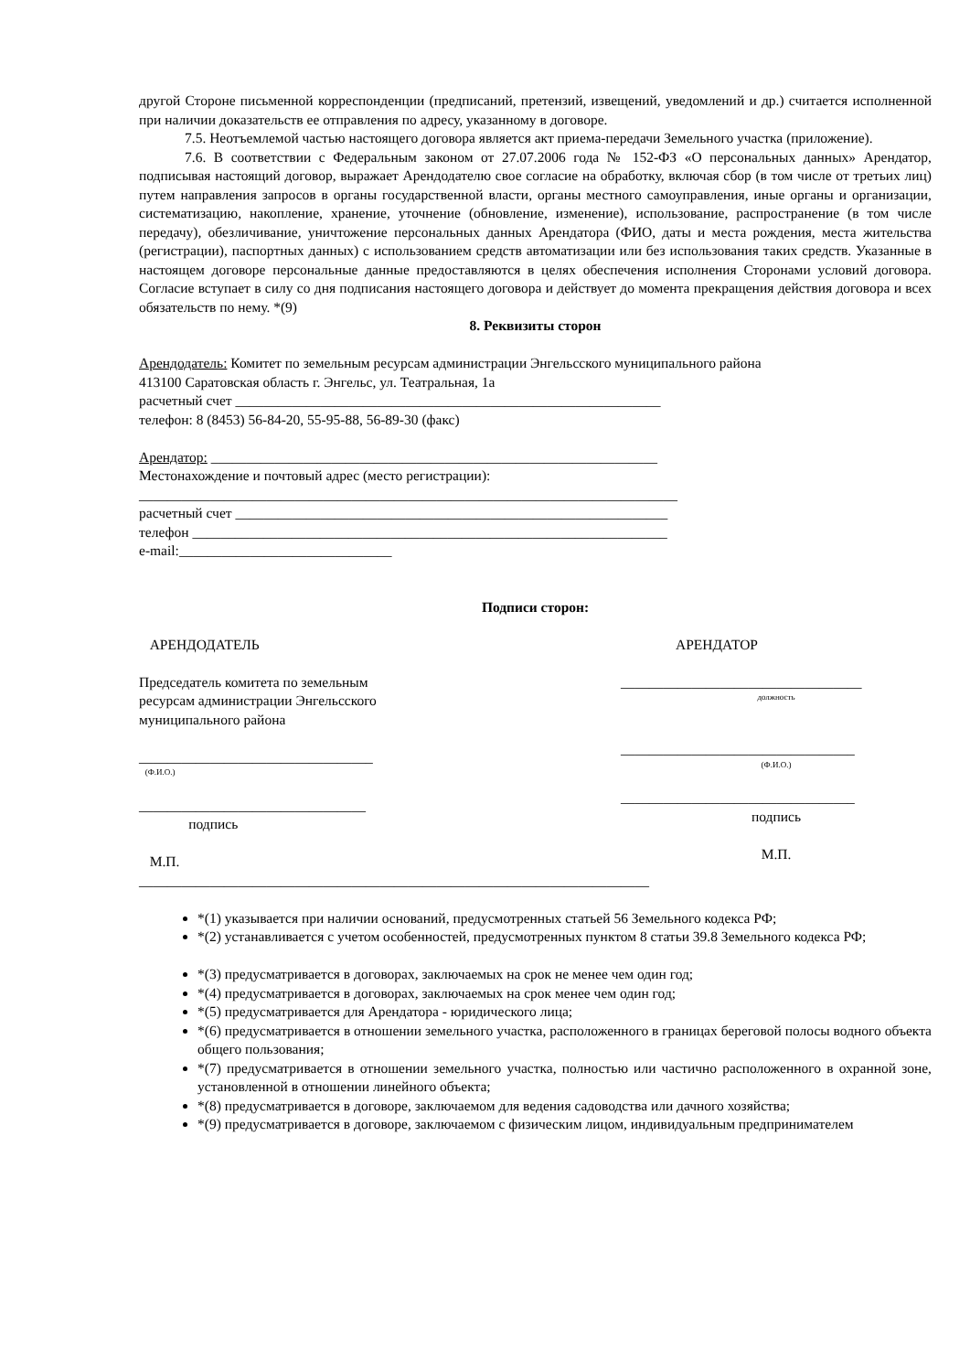другой Стороне письменной корреспонденции (предписаний, претензий, извещений, уведомлений и др.) считается исполненной при наличии доказательств ее отправления по адресу, указанному в договоре.
7.5. Неотъемлемой частью настоящего договора является акт приема-передачи Земельного участка (приложение).
7.6. В соответствии с Федеральным законом от 27.07.2006 года № 152-ФЗ «О персональных данных» Арендатор, подписывая настоящий договор, выражает Арендодателю свое согласие на обработку, включая сбор (в том числе от третьих лиц) путем направления запросов в органы государственной власти, органы местного самоуправления, иные органы и организации, систематизацию, накопление, хранение, уточнение (обновление, изменение), использование, распространение (в том числе передачу), обезличивание, уничтожение персональных данных Арендатора (ФИО, даты и места рождения, места жительства (регистрации), паспортных данных) с использованием средств автоматизации или без использования таких средств. Указанные в настоящем договоре персональные данные предоставляются в целях обеспечения исполнения Сторонами условий договора. Согласие вступает в силу со дня подписания настоящего договора и действует до момента прекращения действия договора и всех обязательств по нему. *(9)
8. Реквизиты сторон
Арендодатель: Комитет по земельным ресурсам администрации Энгельсского муниципального района
413100 Саратовская область г. Энгельс, ул. Театральная, 1а
расчетный счет ____________________________________________________________
телефон: 8 (8453) 56-84-20, 55-95-88, 56-89-30 (факс)
Арендатор: _______________________________________________________________
Местонахождение и почтовый адрес (место регистрации):
____________________________________________________________________________
расчетный счет _____________________________________________________________
телефон ___________________________________________________________________
e-mail:______________________________
Подписи сторон:
АРЕНДОДАТЕЛЬ
Председатель комитета по земельным ресурсам администрации Энгельсского муниципального района
_________________________________
(Ф.И.О.)
________________________________
подпись
М.П.
АРЕНДАТОР
__________________________________
должность
_________________________________
(Ф.И.О.)
_________________________________
подпись
М.П.
________________________________________________________________________
*(1) указывается при наличии оснований, предусмотренных статьей 56 Земельного кодекса РФ;
*(2) устанавливается с учетом особенностей, предусмотренных пунктом 8 статьи 39.8 Земельного кодекса РФ;
*(3) предусматривается в договорах, заключаемых на срок не менее чем один год;
*(4) предусматривается в договорах, заключаемых на срок менее чем один год;
*(5) предусматривается для Арендатора - юридического лица;
*(6) предусматривается в отношении земельного участка, расположенного в границах береговой полосы водного объекта общего пользования;
*(7) предусматривается в отношении земельного участка, полностью или частично расположенного в охранной зоне, установленной в отношении линейного объекта;
*(8) предусматривается в договоре, заключаемом для ведения садоводства или дачного хозяйства;
*(9) предусматривается в договоре, заключаемом с физическим лицом, индивидуальным предпринимателем